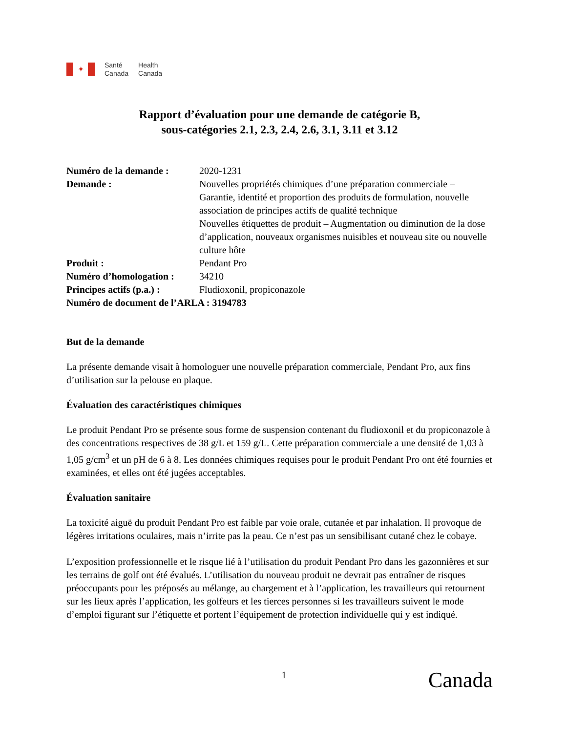✦
Santé
Canada
Health
Canada
Rapport d’évaluation pour une demande de catégorie B,
sous-catégories 2.1, 2.3, 2.4, 2.6, 3.1, 3.11 et 3.12
| Numéro de la demande : | 2020-1231 |
| Demande : | Nouvelles propriétés chimiques d’une préparation commerciale – Garantie, identité et proportion des produits de formulation, nouvelle association de principes actifs de qualité technique Nouvelles étiquettes de produit – Augmentation ou diminution de la dose d’application, nouveaux organismes nuisibles et nouveau site ou nouvelle culture hôte |
| Produit : | Pendant Pro |
| Numéro d’homologation : | 34210 |
| Principes actifs (p.a.) : | Fludioxonil, propiconazole |
| Numéro de document de l’ARLA : 3194783 | |
But de la demande
La présente demande visait à homologuer une nouvelle préparation commerciale, Pendant Pro, aux fins d’utilisation sur la pelouse en plaque.
Évaluation des caractéristiques chimiques
Le produit Pendant Pro se présente sous forme de suspension contenant du fludioxonil et du propiconazole à des concentrations respectives de 38 g/L et 159 g/L. Cette préparation commerciale a une densité de 1,03 à 1,05 g/cm<sup>3</sup> et un pH de 6 à 8. Les données chimiques requises pour le produit Pendant Pro ont été fournies et examinées, et elles ont été jugées acceptables.
Évaluation sanitaire
La toxicité aiguë du produit Pendant Pro est faible par voie orale, cutanée et par inhalation. Il provoque de légères irritations oculaires, mais n’irrite pas la peau. Ce n’est pas un sensibilisant cutané chez le cobaye.
L’exposition professionnelle et le risque lié à l’utilisation du produit Pendant Pro dans les gazonnières et sur les terrains de golf ont été évalués. L’utilisation du nouveau produit ne devrait pas entraîner de risques préoccupants pour les préposés au mélange, au chargement et à l’application, les travailleurs qui retournent sur les lieux après l’application, les golfeurs et les tierces personnes si les travailleurs suivent le mode d’emploi figurant sur l’étiquette et portent l’équipement de protection individuelle qui y est indiqué.
1 Canada